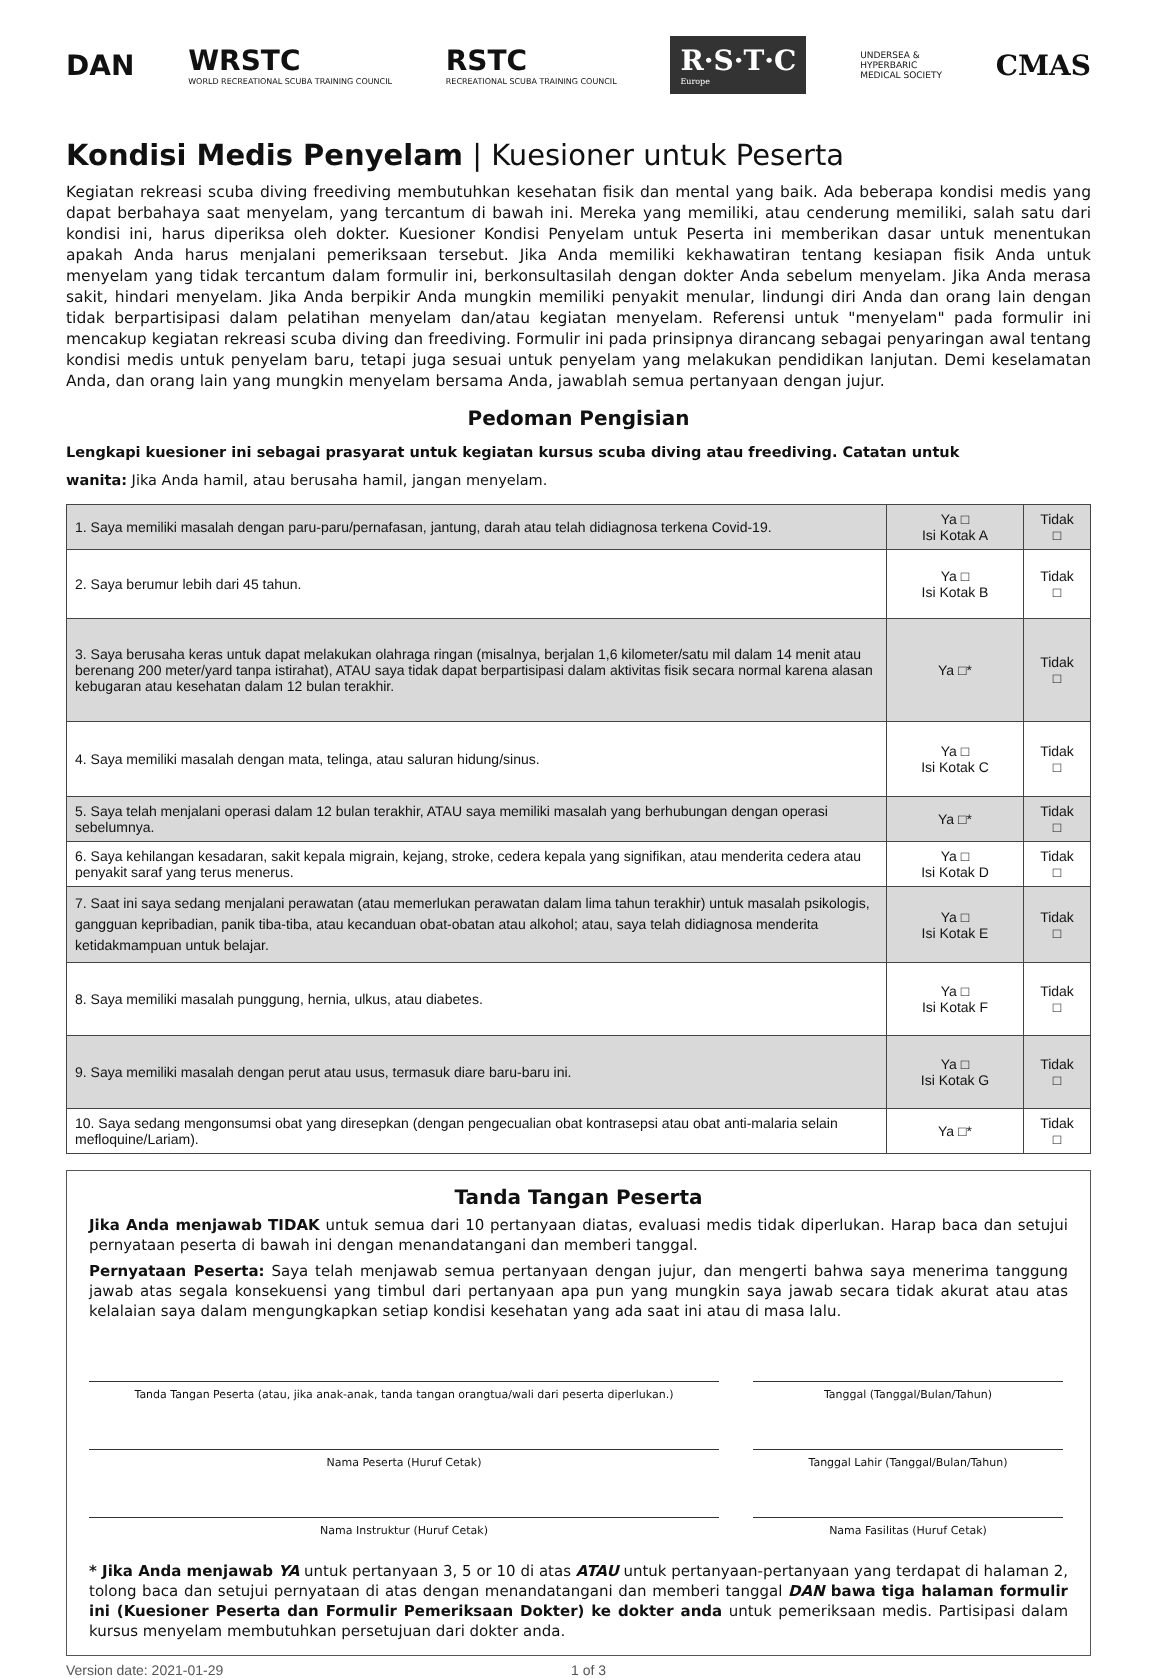DAN
WRSTC
WORLD RECREATIONAL SCUBA TRAINING COUNCIL
RSTC
RECREATIONAL SCUBA TRAINING COUNCIL
R·S·T·C
Europe
UNDERSEA &
HYPERBARIC
MEDICAL SOCIETY
CMAS
Kondisi Medis Penyelam | Kuesioner untuk Peserta
Kegiatan rekreasi scuba diving freediving membutuhkan kesehatan fisik dan mental yang baik. Ada beberapa kondisi medis yang dapat berbahaya saat menyelam, yang tercantum di bawah ini. Mereka yang memiliki, atau cenderung memiliki, salah satu dari kondisi ini, harus diperiksa oleh dokter. Kuesioner Kondisi Penyelam untuk Peserta ini memberikan dasar untuk menentukan apakah Anda harus menjalani pemeriksaan tersebut. Jika Anda memiliki kekhawatiran tentang kesiapan fisik Anda untuk menyelam yang tidak tercantum dalam formulir ini, berkonsultasilah dengan dokter Anda sebelum menyelam. Jika Anda merasa sakit, hindari menyelam. Jika Anda berpikir Anda mungkin memiliki penyakit menular, lindungi diri Anda dan orang lain dengan tidak berpartisipasi dalam pelatihan menyelam dan/atau kegiatan menyelam. Referensi untuk "menyelam" pada formulir ini mencakup kegiatan rekreasi scuba diving dan freediving. Formulir ini pada prinsipnya dirancang sebagai penyaringan awal tentang kondisi medis untuk penyelam baru, tetapi juga sesuai untuk penyelam yang melakukan pendidikan lanjutan. Demi keselamatan Anda, dan orang lain yang mungkin menyelam bersama Anda, jawablah semua pertanyaan dengan jujur.
Pedoman Pengisian
Lengkapi kuesioner ini sebagai prasyarat untuk kegiatan kursus scuba diving atau freediving. Catatan untuk
wanita: Jika Anda hamil, atau berusaha hamil, jangan menyelam.
| 1. Saya memiliki masalah dengan paru-paru/pernafasan, jantung, darah atau telah didiagnosa terkena Covid-19. | Ya □ Isi Kotak A | Tidak □ |
| 2. Saya berumur lebih dari 45 tahun. | Ya □ Isi Kotak B | Tidak □ |
| 3. Saya berusaha keras untuk dapat melakukan olahraga ringan (misalnya, berjalan 1,6 kilometer/satu mil dalam 14 menit atau berenang 200 meter/yard tanpa istirahat), ATAU saya tidak dapat berpartisipasi dalam aktivitas fisik secara normal karena alasan kebugaran atau kesehatan dalam 12 bulan terakhir. | Ya □* | Tidak □ |
| 4. Saya memiliki masalah dengan mata, telinga, atau saluran hidung/sinus. | Ya □ Isi Kotak C | Tidak □ |
| 5. Saya telah menjalani operasi dalam 12 bulan terakhir, ATAU saya memiliki masalah yang berhubungan dengan operasi sebelumnya. | Ya □* | Tidak □ |
| 6. Saya kehilangan kesadaran, sakit kepala migrain, kejang, stroke, cedera kepala yang signifikan, atau menderita cedera atau penyakit saraf yang terus menerus. | Ya □ Isi Kotak D | Tidak □ |
| 7. Saat ini saya sedang menjalani perawatan (atau memerlukan perawatan dalam lima tahun terakhir) untuk masalah psikologis, gangguan kepribadian, panik tiba-tiba, atau kecanduan obat-obatan atau alkohol; atau, saya telah didiagnosa menderita ketidakmampuan untuk belajar. | Ya □ Isi Kotak E | Tidak □ |
| 8. Saya memiliki masalah punggung, hernia, ulkus, atau diabetes. | Ya □ Isi Kotak F | Tidak □ |
| 9. Saya memiliki masalah dengan perut atau usus, termasuk diare baru-baru ini. | Ya □ Isi Kotak G | Tidak □ |
| 10. Saya sedang mengonsumsi obat yang diresepkan (dengan pengecualian obat kontrasepsi atau obat anti-malaria selain mefloquine/Lariam). | Ya □* | Tidak □ |
Tanda Tangan Peserta
Jika Anda menjawab TIDAK untuk semua dari 10 pertanyaan diatas, evaluasi medis tidak diperlukan. Harap baca dan setujui pernyataan peserta di bawah ini dengan menandatangani dan memberi tanggal.
Pernyataan Peserta: Saya telah menjawab semua pertanyaan dengan jujur, dan mengerti bahwa saya menerima tanggung jawab atas segala konsekuensi yang timbul dari pertanyaan apa pun yang mungkin saya jawab secara tidak akurat atau atas kelalaian saya dalam mengungkapkan setiap kondisi kesehatan yang ada saat ini atau di masa lalu.
Tanda Tangan Peserta (atau, jika anak-anak, tanda tangan orangtua/wali dari peserta diperlukan.)
Tanggal (Tanggal/Bulan/Tahun)
Nama Peserta (Huruf Cetak)
Tanggal Lahir (Tanggal/Bulan/Tahun)
Nama Instruktur (Huruf Cetak)
Nama Fasilitas (Huruf Cetak)
* Jika Anda menjawab YA untuk pertanyaan 3, 5 or 10 di atas ATAU untuk pertanyaan-pertanyaan yang terdapat di halaman 2, tolong baca dan setujui pernyataan di atas dengan menandatangani dan memberi tanggal DAN bawa tiga halaman formulir ini (Kuesioner Peserta dan Formulir Pemeriksaan Dokter) ke dokter anda untuk pemeriksaan medis. Partisipasi dalam kursus menyelam membutuhkan persetujuan dari dokter anda.
Version date: 2021-01-29 1 of 3